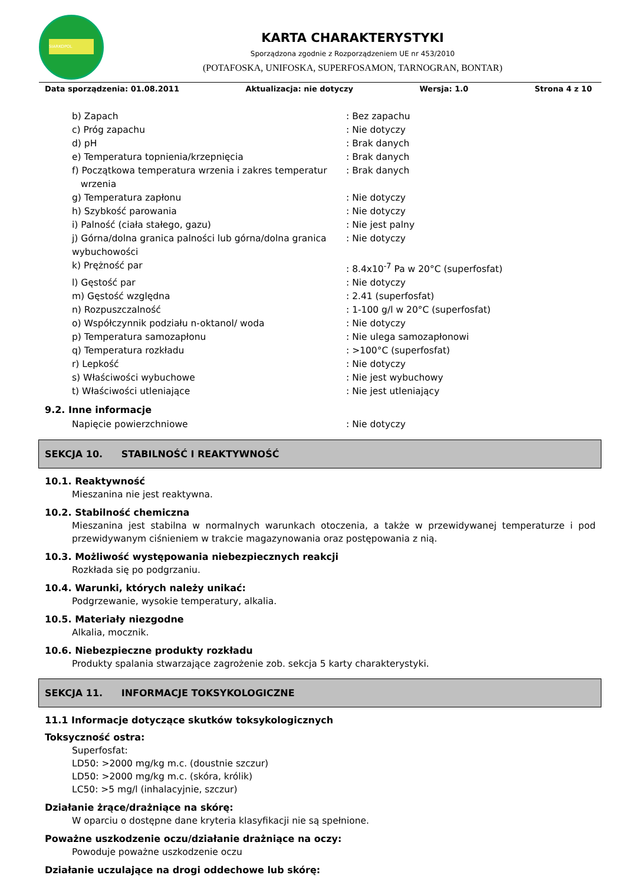SIARKOPOL
KARTA CHARAKTERYSTYKI
Sporządzona zgodnie z Rozporządzeniem UE nr 453/2010
(POTAFOSKA, UNIFOSKA, SUPERFOSAMON, TARNOGRAN, BONTAR)
Data sporządzenia: 01.08.2011 Aktualizacja: nie dotyczy Wersja: 1.0 Strona 4 z 10
| b) Zapach | : Bez zapachu |
| c) Próg zapachu | : Nie dotyczy |
| d) pH | : Brak danych |
| e) Temperatura topnienia/krzepnięcia | : Brak danych |
| f) Początkowa temperatura wrzenia i zakres temperatur wrzenia | : Brak danych |
| g) Temperatura zapłonu | : Nie dotyczy |
| h) Szybkość parowania | : Nie dotyczy |
| i) Palność (ciała stałego, gazu) | : Nie jest palny |
| j) Górna/dolna granica palności lub górna/dolna granica wybuchowości | : Nie dotyczy |
| k) Prężność par | : 8.4x10<sup>-7</sup> Pa w 20°C (superfosfat) |
| l) Gęstość par | : Nie dotyczy |
| m) Gęstość względna | : 2.41 (superfosfat) |
| n) Rozpuszczalność | : 1-100 g/l w 20°C (superfosfat) |
| o) Współczynnik podziału n-oktanol/ woda | : Nie dotyczy |
| p) Temperatura samozapłonu | : Nie ulega samozapłonowi |
| q) Temperatura rozkładu | : >100°C (superfosfat) |
| r) Lepkość | : Nie dotyczy |
| s) Właściwości wybuchowe | : Nie jest wybuchowy |
| t) Właściwości utleniające | : Nie jest utleniający |
9.2. Inne informacje
| Napięcie powierzchniowe | : Nie dotyczy |
SEKCJA 10. STABILNOŚĆ I REAKTYWNOŚĆ
10.1. Reaktywność
Mieszanina nie jest reaktywna.
10.2. Stabilność chemiczna
Mieszanina jest stabilna w normalnych warunkach otoczenia, a także w przewidywanej temperaturze i pod przewidywanym ciśnieniem w trakcie magazynowania oraz postępowania z nią.
10.3. Możliwość występowania niebezpiecznych reakcji
Rozkłada się po podgrzaniu.
10.4. Warunki, których należy unikać:
Podgrzewanie, wysokie temperatury, alkalia.
10.5. Materiały niezgodne
Alkalia, mocznik.
10.6. Niebezpieczne produkty rozkładu
Produkty spalania stwarzające zagrożenie zob. sekcja 5 karty charakterystyki.
SEKCJA 11. INFORMACJE TOKSYKOLOGICZNE
11.1 Informacje dotyczące skutków toksykologicznych
Toksyczność ostra:
Superfosfat:
LD50: >2000 mg/kg m.c. (doustnie szczur)
LD50: >2000 mg/kg m.c. (skóra, królik)
LC50: >5 mg/l (inhalacyjnie, szczur)
Działanie żrące/drażniące na skórę:
W oparciu o dostępne dane kryteria klasyfikacji nie są spełnione.
Poważne uszkodzenie oczu/działanie drażniące na oczy:
Powoduje poważne uszkodzenie oczu
Działanie uczulające na drogi oddechowe lub skórę: